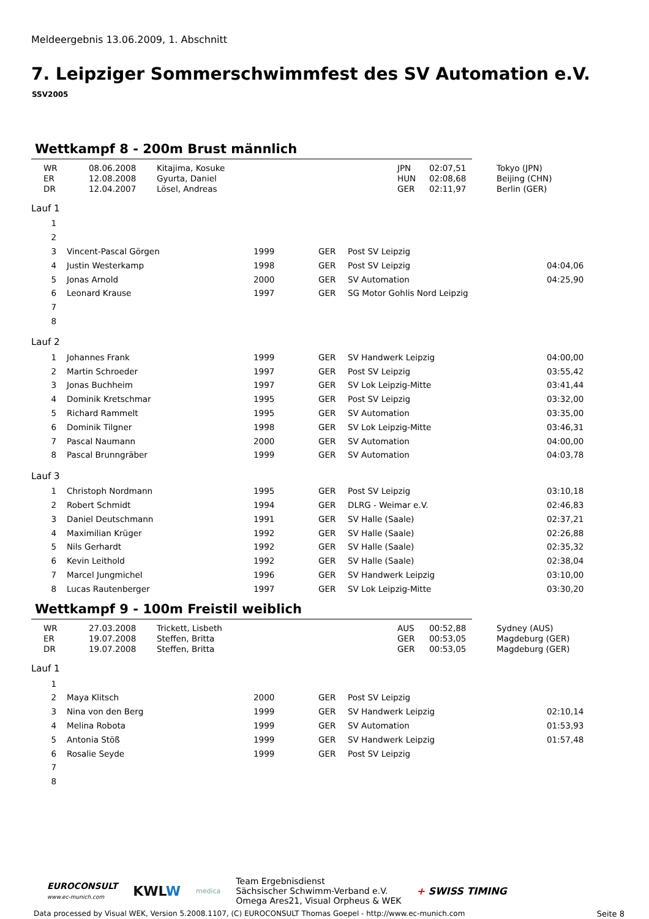Meldeergebnis 13.06.2009, 1. Abschnitt
7. Leipziger Sommerschwimmfest des SV Automation e.V.
SSV2005
Wettkampf 8 - 200m Brust männlich
| | WR | 08.06.2008 | Kitajima, Kosuke | JPN | 02:07,51 | Tokyo (JPN) |
| | ER | 12.08.2008 | Gyurta, Daniel | HUN | 02:08,68 | Beijing (CHN) |
| | DR | 12.04.2007 | Lösel, Andreas | GER | 02:11,97 | Berlin (GER) |
Lauf 1
| 1 | | | | | | |
| 2 | | | | | | |
| 3 | | Vincent-Pascal Görgen | 1999 | GER | Post SV Leipzig | |
| 4 | | Justin Westerkamp | 1998 | GER | Post SV Leipzig | 04:04,06 |
| 5 | | Jonas Arnold | 2000 | GER | SV Automation | 04:25,90 |
| 6 | | Leonard Krause | 1997 | GER | SG Motor Gohlis Nord Leipzig | |
| 7 | | | | | | |
| 8 | | | | | | |
Lauf 2
| 1 | | Johannes Frank | 1999 | GER | SV Handwerk Leipzig | 04:00,00 |
| 2 | | Martin Schroeder | 1997 | GER | Post SV Leipzig | 03:55,42 |
| 3 | | Jonas Buchheim | 1997 | GER | SV Lok Leipzig-Mitte | 03:41,44 |
| 4 | | Dominik Kretschmar | 1995 | GER | Post SV Leipzig | 03:32,00 |
| 5 | | Richard Rammelt | 1995 | GER | SV Automation | 03:35,00 |
| 6 | | Dominik Tilgner | 1998 | GER | SV Lok Leipzig-Mitte | 03:46,31 |
| 7 | | Pascal Naumann | 2000 | GER | SV Automation | 04:00,00 |
| 8 | | Pascal Brunngräber | 1999 | GER | SV Automation | 04:03,78 |
Lauf 3
| 1 | | Christoph Nordmann | 1995 | GER | Post SV Leipzig | 03:10,18 |
| 2 | | Robert Schmidt | 1994 | GER | DLRG - Weimar e.V. | 02:46,83 |
| 3 | | Daniel Deutschmann | 1991 | GER | SV Halle (Saale) | 02:37,21 |
| 4 | | Maximilian Krüger | 1992 | GER | SV Halle (Saale) | 02:26,88 |
| 5 | | Nils Gerhardt | 1992 | GER | SV Halle (Saale) | 02:35,32 |
| 6 | | Kevin Leithold | 1992 | GER | SV Halle (Saale) | 02:38,04 |
| 7 | | Marcel Jungmichel | 1996 | GER | SV Handwerk Leipzig | 03:10,00 |
| 8 | | Lucas Rautenberger | 1997 | GER | SV Lok Leipzig-Mitte | 03:30,20 |
Wettkampf 9 - 100m Freistil weiblich
| | WR | 27.03.2008 | Trickett, Lisbeth | AUS | 00:52,88 | Sydney (AUS) |
| | ER | 19.07.2008 | Steffen, Britta | GER | 00:53,05 | Magdeburg (GER) |
| | DR | 19.07.2008 | Steffen, Britta | GER | 00:53,05 | Magdeburg (GER) |
Lauf 1
| 1 | | | | | | |
| 2 | | Maya Klitsch | 2000 | GER | Post SV Leipzig | |
| 3 | | Nina von den Berg | 1999 | GER | SV Handwerk Leipzig | 02:10,14 |
| 4 | | Melina Robota | 1999 | GER | SV Automation | 01:53,93 |
| 5 | | Antonia Stöß | 1999 | GER | SV Handwerk Leipzig | 01:57,48 |
| 6 | | Rosalie Seyde | 1999 | GER | Post SV Leipzig | |
| 7 | | | | | | |
| 8 | | | | | | |
EUROCONSULT
www.ec-munich.com
KWLW
medica
Team Ergebnisdienst
Sächsischer Schwimm-Verband e.V.
Omega Ares21, Visual Orpheus & WEK
+ SWISS TIMING
Data processed by Visual WEK, Version 5.2008.1107, (C) EUROCONSULT Thomas Goepel - http://www.ec-munich.com Seite 8